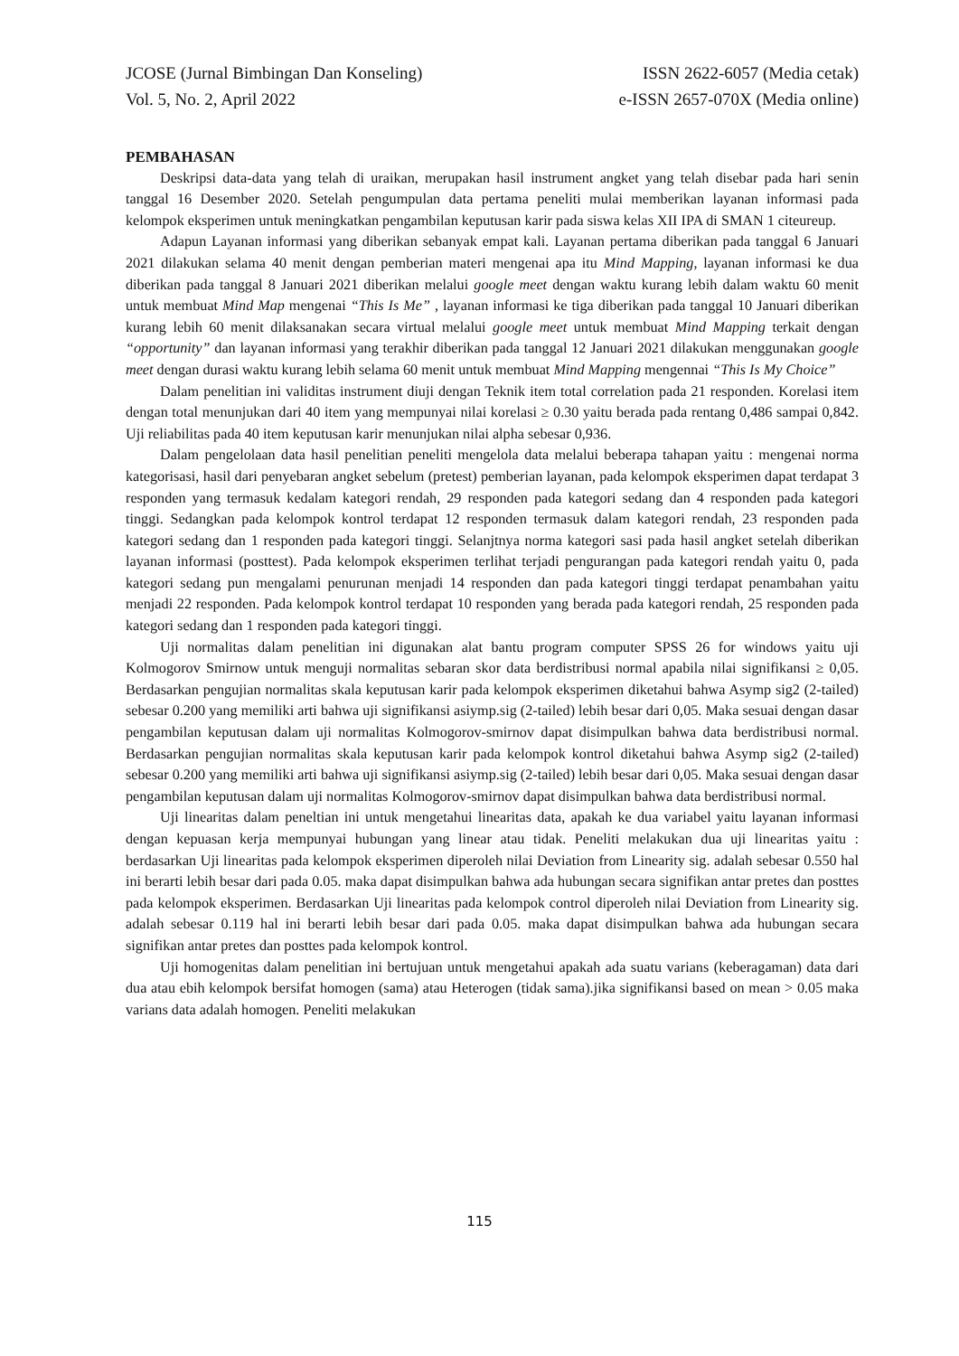JCOSE (Jurnal Bimbingan Dan Konseling)
Vol. 5, No. 2, April 2022
ISSN 2622-6057 (Media cetak)
e-ISSN 2657-070X (Media online)
PEMBAHASAN
Deskripsi data-data yang telah di uraikan, merupakan hasil instrument angket yang telah disebar pada hari senin tanggal 16 Desember 2020. Setelah pengumpulan data pertama peneliti mulai memberikan layanan informasi pada kelompok eksperimen untuk meningkatkan pengambilan keputusan karir pada siswa kelas XII IPA di SMAN 1 citeureup.
Adapun Layanan informasi yang diberikan sebanyak empat kali. Layanan pertama diberikan pada tanggal 6 Januari 2021 dilakukan selama 40 menit dengan pemberian materi mengenai apa itu Mind Mapping, layanan informasi ke dua diberikan pada tanggal 8 Januari 2021 diberikan melalui google meet dengan waktu kurang lebih dalam waktu 60 menit untuk membuat Mind Map mengenai “This Is Me” , layanan informasi ke tiga diberikan pada tanggal 10 Januari diberikan kurang lebih 60 menit dilaksanakan secara virtual melalui google meet untuk membuat Mind Mapping terkait dengan “opportunity” dan layanan informasi yang terakhir diberikan pada tanggal 12 Januari 2021 dilakukan menggunakan google meet dengan durasi waktu kurang lebih selama 60 menit untuk membuat Mind Mapping mengennai “This Is My Choice”
Dalam penelitian ini validitas instrument diuji dengan Teknik item total correlation pada 21 responden. Korelasi item dengan total menunjukan dari 40 item yang mempunyai nilai korelasi ≥ 0.30 yaitu berada pada rentang 0,486 sampai 0,842. Uji reliabilitas pada 40 item keputusan karir menunjukan nilai alpha sebesar 0,936.
Dalam pengelolaan data hasil penelitian peneliti mengelola data melalui beberapa tahapan yaitu : mengenai norma kategorisasi, hasil dari penyebaran angket sebelum (pretest) pemberian layanan, pada kelompok eksperimen dapat terdapat 3 responden yang termasuk kedalam kategori rendah, 29 responden pada kategori sedang dan 4 responden pada kategori tinggi. Sedangkan pada kelompok kontrol terdapat 12 responden termasuk dalam kategori rendah, 23 responden pada kategori sedang dan 1 responden pada kategori tinggi. Selanjtnya norma kategori sasi pada hasil angket setelah diberikan layanan informasi (posttest). Pada kelompok eksperimen terlihat terjadi pengurangan pada kategori rendah yaitu 0, pada kategori sedang pun mengalami penurunan menjadi 14 responden dan pada kategori tinggi terdapat penambahan yaitu menjadi 22 responden. Pada kelompok kontrol terdapat 10 responden yang berada pada kategori rendah, 25 responden pada kategori sedang dan 1 responden pada kategori tinggi.
Uji normalitas dalam penelitian ini digunakan alat bantu program computer SPSS 26 for windows yaitu uji Kolmogorov Smirnow untuk menguji normalitas sebaran skor data berdistribusi normal apabila nilai signifikansi ≥ 0,05. Berdasarkan pengujian normalitas skala keputusan karir pada kelompok eksperimen diketahui bahwa Asymp sig2 (2-tailed) sebesar 0.200 yang memiliki arti bahwa uji signifikansi asiymp.sig (2-tailed) lebih besar dari 0,05. Maka sesuai dengan dasar pengambilan keputusan dalam uji normalitas Kolmogorov-smirnov dapat disimpulkan bahwa data berdistribusi normal. Berdasarkan pengujian normalitas skala keputusan karir pada kelompok kontrol diketahui bahwa Asymp sig2 (2-tailed) sebesar 0.200 yang memiliki arti bahwa uji signifikansi asiymp.sig (2-tailed) lebih besar dari 0,05. Maka sesuai dengan dasar pengambilan keputusan dalam uji normalitas Kolmogorov-smirnov dapat disimpulkan bahwa data berdistribusi normal.
Uji linearitas dalam peneltian ini untuk mengetahui linearitas data, apakah ke dua variabel yaitu layanan informasi dengan kepuasan kerja mempunyai hubungan yang linear atau tidak. Peneliti melakukan dua uji linearitas yaitu : berdasarkan Uji linearitas pada kelompok eksperimen diperoleh nilai Deviation from Linearity sig. adalah sebesar 0.550 hal ini berarti lebih besar dari pada 0.05. maka dapat disimpulkan bahwa ada hubungan secara signifikan antar pretes dan posttes pada kelompok eksperimen. Berdasarkan Uji linearitas pada kelompok control diperoleh nilai Deviation from Linearity sig. adalah sebesar 0.119 hal ini berarti lebih besar dari pada 0.05. maka dapat disimpulkan bahwa ada hubungan secara signifikan antar pretes dan posttes pada kelompok kontrol.
Uji homogenitas dalam penelitian ini bertujuan untuk mengetahui apakah ada suatu varians (keberagaman) data dari dua atau ebih kelompok bersifat homogen (sama) atau Heterogen (tidak sama).jika signifikansi based on mean > 0.05 maka varians data adalah homogen. Peneliti melakukan
115